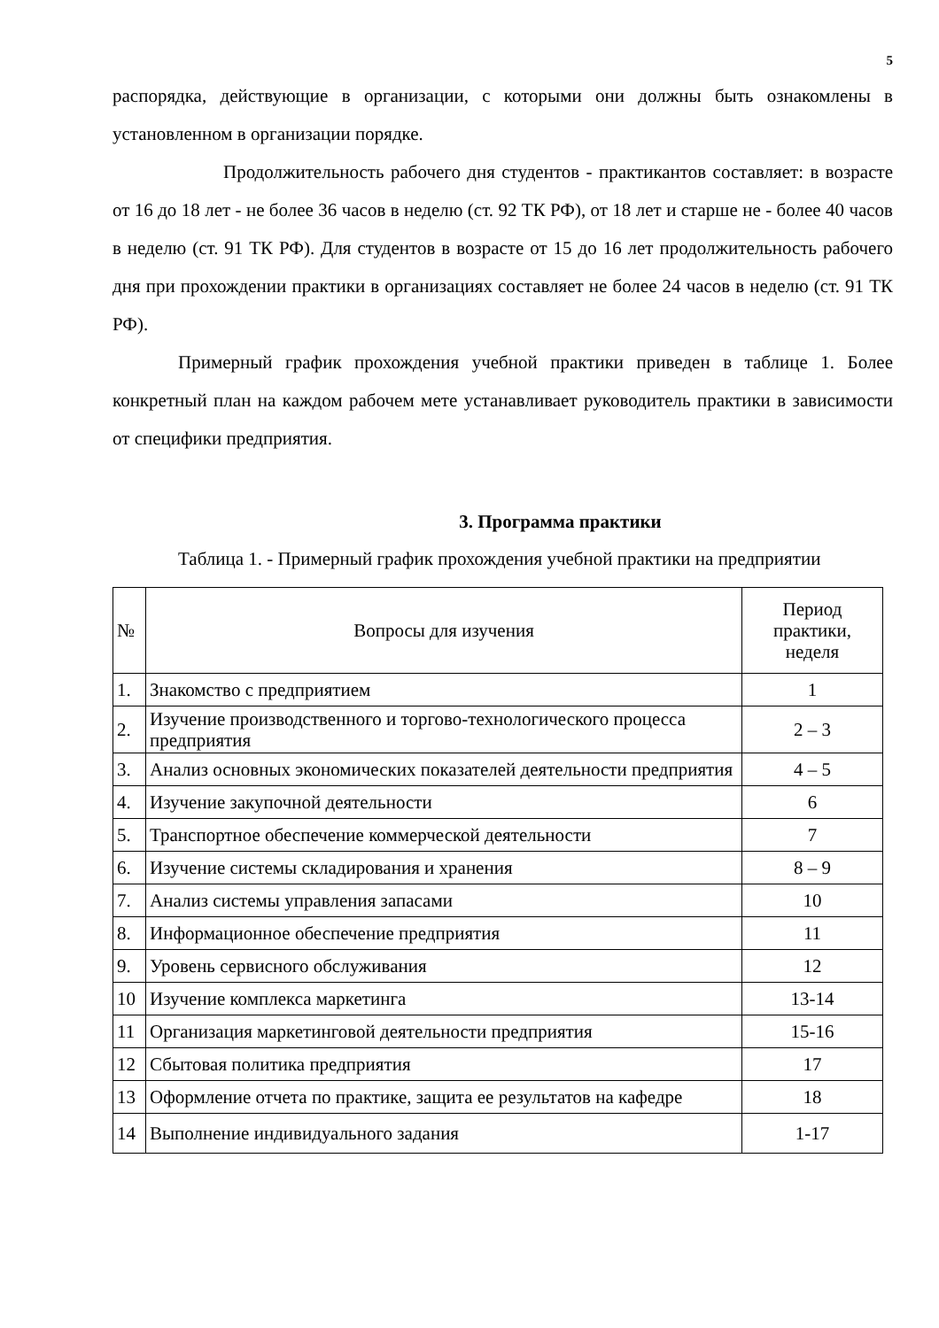5
распорядка, действующие в организации, с которыми они должны быть ознакомлены в установленном в организации порядке.
Продолжительность рабочего дня студентов - практикантов составляет: в возрасте от 16 до 18 лет - не более 36 часов в неделю (ст. 92 ТК РФ), от 18 лет и старше не - более 40 часов в неделю (ст. 91 ТК РФ). Для студентов в возрасте от 15 до 16 лет продолжительность рабочего дня при прохождении практики в организациях составляет не более 24 часов в неделю (ст. 91 ТК РФ).
Примерный график прохождения учебной практики приведен в таблице 1. Более конкретный план на каждом рабочем мете устанавливает руководитель практики в зависимости от специфики предприятия.
3. Программа практики
Таблица 1. - Примерный график прохождения учебной практики на предприятии
| № | Вопросы для изучения | Период практики, неделя |
| 1. | Знакомство с предприятием | 1 |
| 2. | Изучение производственного и торгово-технологического процесса предприятия | 2 – 3 |
| 3. | Анализ основных экономических показателей деятельности предприятия | 4 – 5 |
| 4. | Изучение закупочной деятельности | 6 |
| 5. | Транспортное обеспечение коммерческой деятельности | 7 |
| 6. | Изучение системы складирования и хранения | 8 – 9 |
| 7. | Анализ системы управления запасами | 10 |
| 8. | Информационное обеспечение предприятия | 11 |
| 9. | Уровень сервисного обслуживания | 12 |
| 10 | Изучение комплекса маркетинга | 13-14 |
| 11 | Организация маркетинговой деятельности предприятия | 15-16 |
| 12 | Сбытовая политика предприятия | 17 |
| 13 | Оформление отчета по практике, защита ее результатов на кафедре | 18 |
| 14 | Выполнение индивидуального задания | 1-17 |